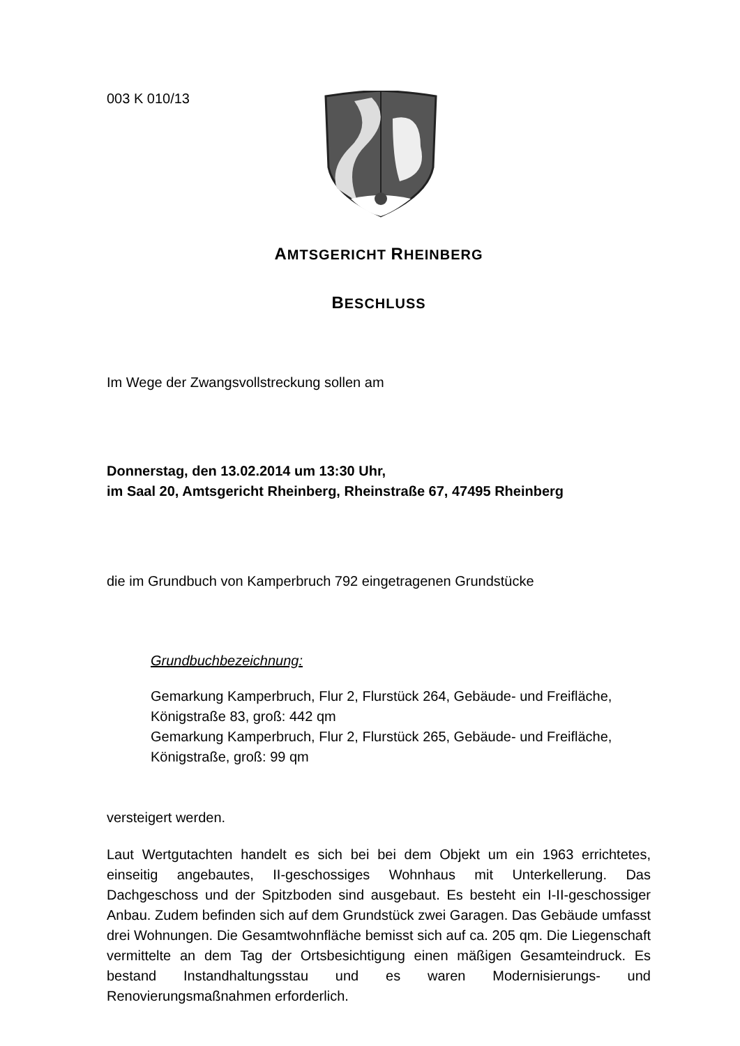003 K 010/13
AMTSGERICHT RHEINBERG
BESCHLUSS
Im Wege der Zwangsvollstreckung sollen am
Donnerstag, den 13.02.2014 um 13:30 Uhr,
im Saal 20, Amtsgericht Rheinberg, Rheinstraße 67, 47495 Rheinberg
die im Grundbuch von Kamperbruch 792 eingetragenen Grundstücke
Grundbuchbezeichnung:
Gemarkung Kamperbruch, Flur 2, Flurstück 264, Gebäude- und Freifläche, Königstraße 83, groß: 442 qm
Gemarkung Kamperbruch, Flur 2, Flurstück 265, Gebäude- und Freifläche, Königstraße, groß: 99 qm
versteigert werden.
Laut Wertgutachten handelt es sich bei bei dem Objekt um ein 1963 errichtetes, einseitig angebautes, II-geschossiges Wohnhaus mit Unterkellerung. Das Dachgeschoss und der Spitzboden sind ausgebaut. Es besteht ein I-II-geschossiger Anbau. Zudem befinden sich auf dem Grundstück zwei Garagen. Das Gebäude umfasst drei Wohnungen. Die Gesamtwohnfläche bemisst sich auf ca. 205 qm. Die Liegenschaft vermittelte an dem Tag der Ortsbesichtigung einen mäßigen Gesamteindruck. Es bestand Instandhaltungsstau und es waren Modernisierungs- und Renovierungsmaßnahmen erforderlich.